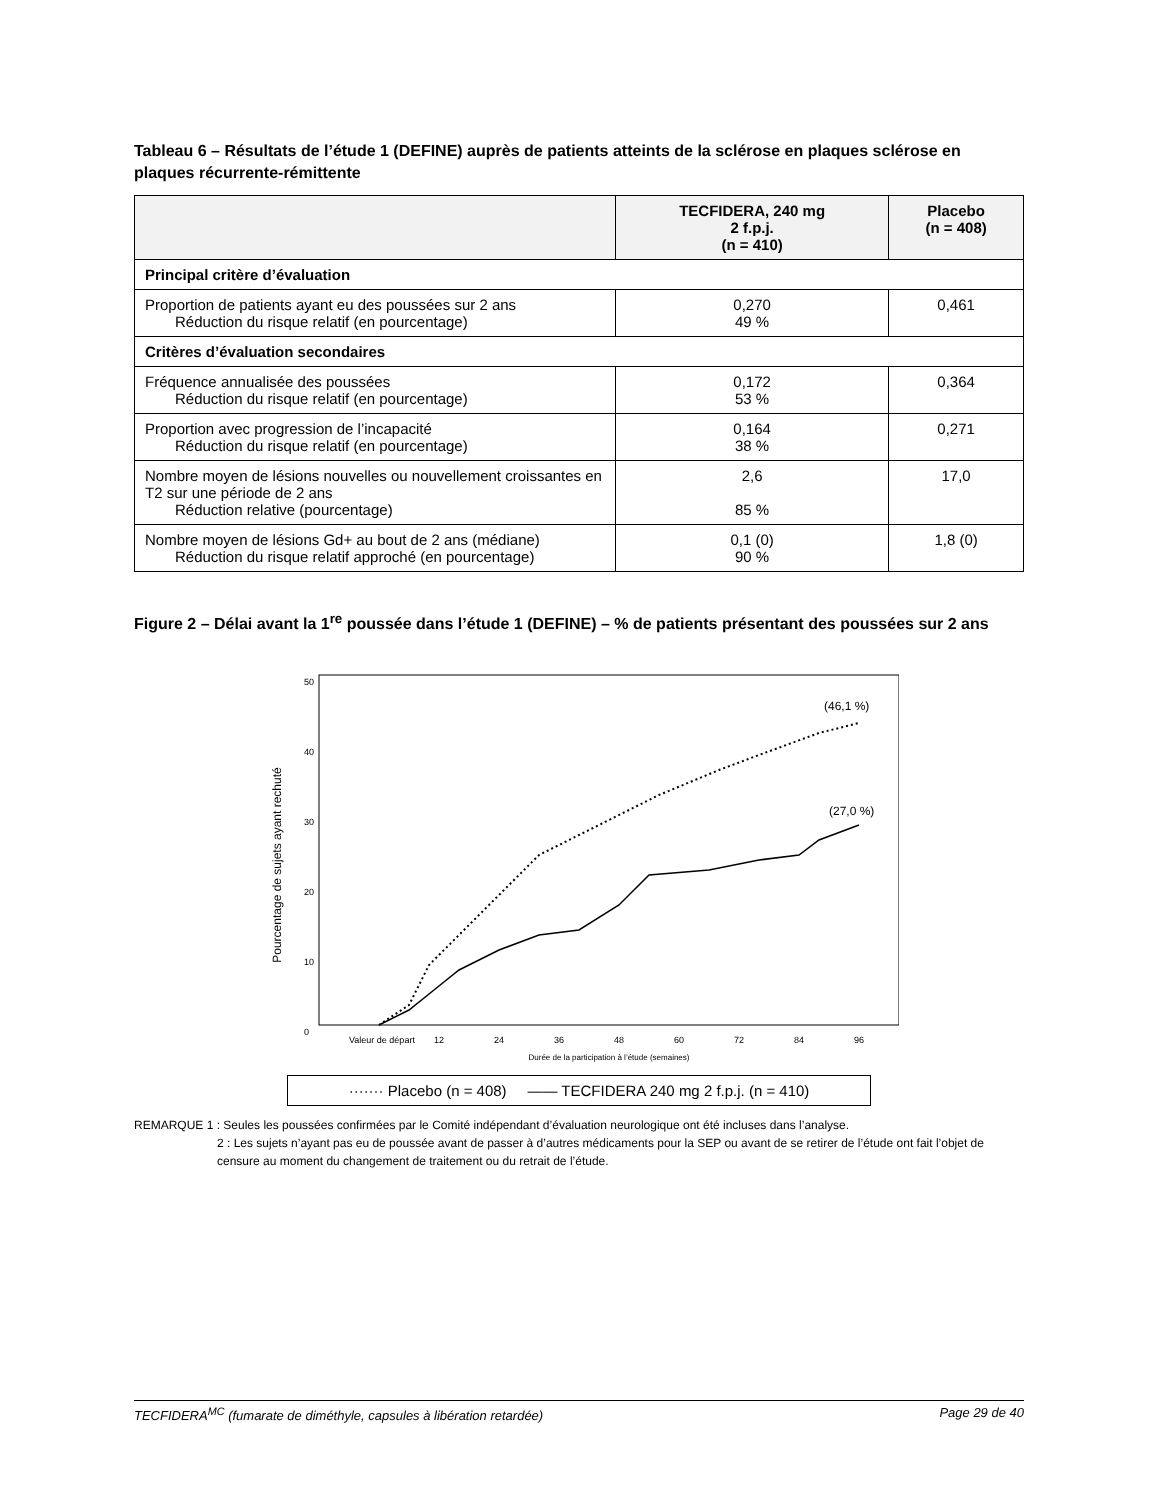Tableau 6 – Résultats de l’étude 1 (DEFINE) auprès de patients atteints de la sclérose en plaques sclérose en plaques récurrente-rémittente
| | TECFIDERA, 240 mg 2 f.p.j. (n = 410) | Placebo (n = 408) |
| --- | --- | --- |
| Principal critère d’évaluation | | |
| Proportion de patients ayant eu des poussées sur 2 ans Réduction du risque relatif (en pourcentage) | 0,270 49 % | 0,461 |
| Critères d’évaluation secondaires | | |
| Fréquence annualisée des poussées Réduction du risque relatif (en pourcentage) | 0,172 53 % | 0,364 |
| Proportion avec progression de l’incapacité Réduction du risque relatif (en pourcentage) | 0,164 38 % | 0,271 |
| Nombre moyen de lésions nouvelles ou nouvellement croissantes en T2 sur une période de 2 ans Réduction relative (pourcentage) | 2,6 85 % | 17,0 |
| Nombre moyen de lésions Gd+ au bout de 2 ans (médiane) Réduction du risque relatif approché (en pourcentage) | 0,1 (0) 90 % | 1,8 (0) |
Figure 2 – Délai avant la 1<sup>re</sup> poussée dans l’étude 1 (DEFINE) – % de patients présentant des poussées sur 2 ans
Pourcentage de sujets ayant rechuté
50
40
30
20
10
0
(46,1 %)
(27,0 %)
Valeur de départ
12
24
36
48
60
72
84
96
Durée de la participation à l’étude (semaines)
······· Placebo (n = 408) —— TECFIDERA 240 mg 2 f.p.j. (n = 410)
REMARQUE 1 : Seules les poussées confirmées par le Comité indépendant d’évaluation neurologique ont été incluses dans l’analyse.
2 : Les sujets n’ayant pas eu de poussée avant de passer à d’autres médicaments pour la SEP ou avant de se retirer de l’étude ont fait l’objet de censure au moment du changement de traitement ou du retrait de l’étude.
TECFIDERA<sup>MC</sup> (fumarate de diméthyle, capsules à libération retardée) Page 29 de 40